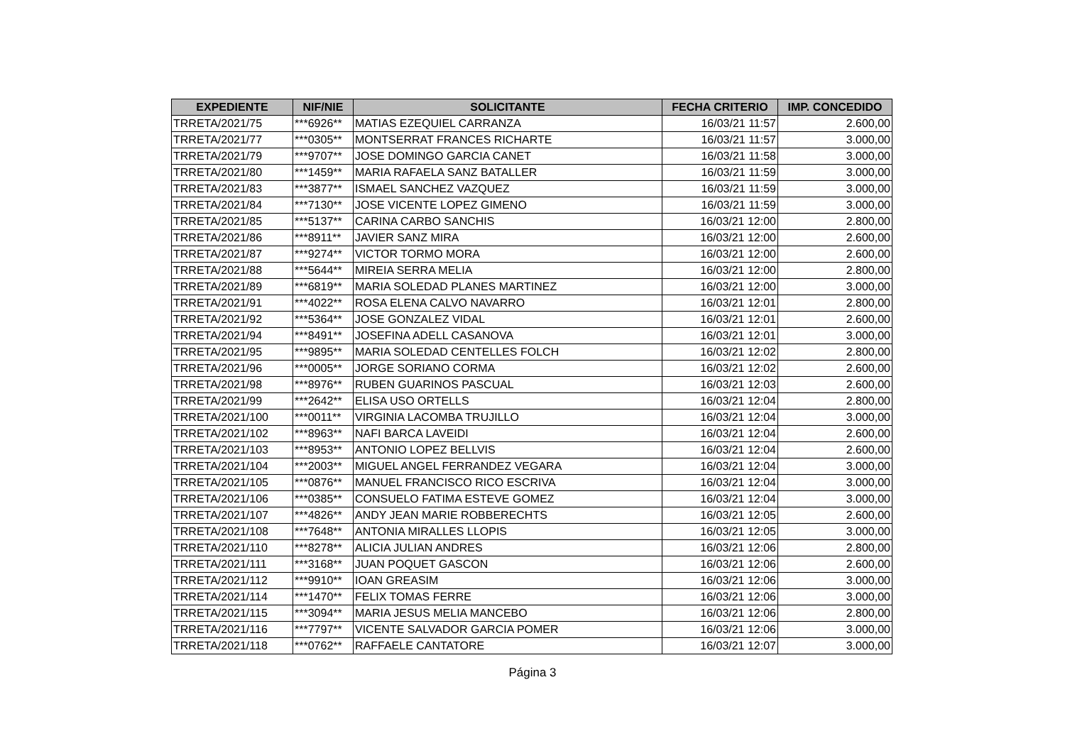| EXPEDIENTE | NIF/NIE | SOLICITANTE | FECHA CRITERIO | IMP. CONCEDIDO |
| --- | --- | --- | --- | --- |
| TRRETA/2021/75 | ***6926** | MATIAS EZEQUIEL CARRANZA | 16/03/21 11:57 | 2.600,00 |
| TRRETA/2021/77 | ***0305** | MONTSERRAT FRANCES RICHARTE | 16/03/21 11:57 | 3.000,00 |
| TRRETA/2021/79 | ***9707** | JOSE DOMINGO GARCIA CANET | 16/03/21 11:58 | 3.000,00 |
| TRRETA/2021/80 | ***1459** | MARIA RAFAELA SANZ BATALLER | 16/03/21 11:59 | 3.000,00 |
| TRRETA/2021/83 | ***3877** | ISMAEL SANCHEZ VAZQUEZ | 16/03/21 11:59 | 3.000,00 |
| TRRETA/2021/84 | ***7130** | JOSE VICENTE LOPEZ GIMENO | 16/03/21 11:59 | 3.000,00 |
| TRRETA/2021/85 | ***5137** | CARINA CARBO SANCHIS | 16/03/21 12:00 | 2.800,00 |
| TRRETA/2021/86 | ***8911** | JAVIER SANZ MIRA | 16/03/21 12:00 | 2.600,00 |
| TRRETA/2021/87 | ***9274** | VICTOR TORMO MORA | 16/03/21 12:00 | 2.600,00 |
| TRRETA/2021/88 | ***5644** | MIREIA SERRA MELIA | 16/03/21 12:00 | 2.800,00 |
| TRRETA/2021/89 | ***6819** | MARIA SOLEDAD PLANES MARTINEZ | 16/03/21 12:00 | 3.000,00 |
| TRRETA/2021/91 | ***4022** | ROSA ELENA CALVO NAVARRO | 16/03/21 12:01 | 2.800,00 |
| TRRETA/2021/92 | ***5364** | JOSE GONZALEZ VIDAL | 16/03/21 12:01 | 2.600,00 |
| TRRETA/2021/94 | ***8491** | JOSEFINA ADELL CASANOVA | 16/03/21 12:01 | 3.000,00 |
| TRRETA/2021/95 | ***9895** | MARIA SOLEDAD CENTELLES FOLCH | 16/03/21 12:02 | 2.800,00 |
| TRRETA/2021/96 | ***0005** | JORGE SORIANO CORMA | 16/03/21 12:02 | 2.600,00 |
| TRRETA/2021/98 | ***8976** | RUBEN GUARINOS PASCUAL | 16/03/21 12:03 | 2.600,00 |
| TRRETA/2021/99 | ***2642** | ELISA USO ORTELLS | 16/03/21 12:04 | 2.800,00 |
| TRRETA/2021/100 | ***0011** | VIRGINIA LACOMBA TRUJILLO | 16/03/21 12:04 | 3.000,00 |
| TRRETA/2021/102 | ***8963** | NAFI BARCA LAVEIDI | 16/03/21 12:04 | 2.600,00 |
| TRRETA/2021/103 | ***8953** | ANTONIO LOPEZ BELLVIS | 16/03/21 12:04 | 2.600,00 |
| TRRETA/2021/104 | ***2003** | MIGUEL ANGEL FERRANDEZ VEGARA | 16/03/21 12:04 | 3.000,00 |
| TRRETA/2021/105 | ***0876** | MANUEL FRANCISCO RICO ESCRIVA | 16/03/21 12:04 | 3.000,00 |
| TRRETA/2021/106 | ***0385** | CONSUELO FATIMA ESTEVE GOMEZ | 16/03/21 12:04 | 3.000,00 |
| TRRETA/2021/107 | ***4826** | ANDY JEAN MARIE ROBBERECHTS | 16/03/21 12:05 | 2.600,00 |
| TRRETA/2021/108 | ***7648** | ANTONIA MIRALLES LLOPIS | 16/03/21 12:05 | 3.000,00 |
| TRRETA/2021/110 | ***8278** | ALICIA JULIAN ANDRES | 16/03/21 12:06 | 2.800,00 |
| TRRETA/2021/111 | ***3168** | JUAN POQUET GASCON | 16/03/21 12:06 | 2.600,00 |
| TRRETA/2021/112 | ***9910** | IOAN GREASIM | 16/03/21 12:06 | 3.000,00 |
| TRRETA/2021/114 | ***1470** | FELIX TOMAS FERRE | 16/03/21 12:06 | 3.000,00 |
| TRRETA/2021/115 | ***3094** | MARIA JESUS MELIA MANCEBO | 16/03/21 12:06 | 2.800,00 |
| TRRETA/2021/116 | ***7797** | VICENTE SALVADOR GARCIA POMER | 16/03/21 12:06 | 3.000,00 |
| TRRETA/2021/118 | ***0762** | RAFFAELE CANTATORE | 16/03/21 12:07 | 3.000,00 |
Página 3